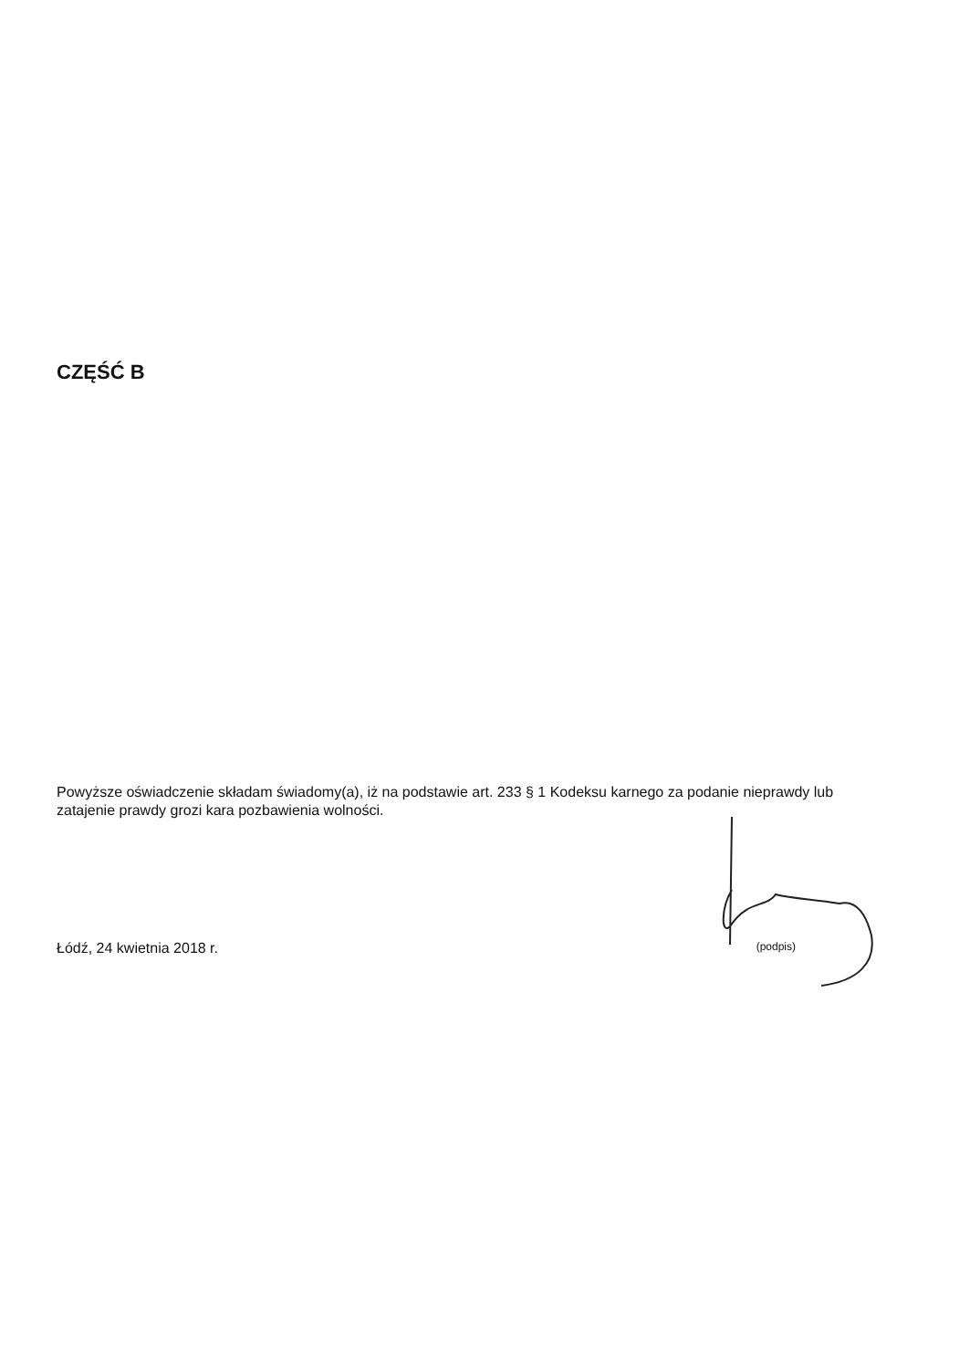CZĘŚĆ B
Powyższe oświadczenie składam świadomy(a), iż na podstawie art. 233 § 1 Kodeksu karnego za podanie nieprawdy lub zatajenie prawdy grozi kara pozbawienia wolności.
Łódź, 24 kwietnia 2018 r. (podpis)